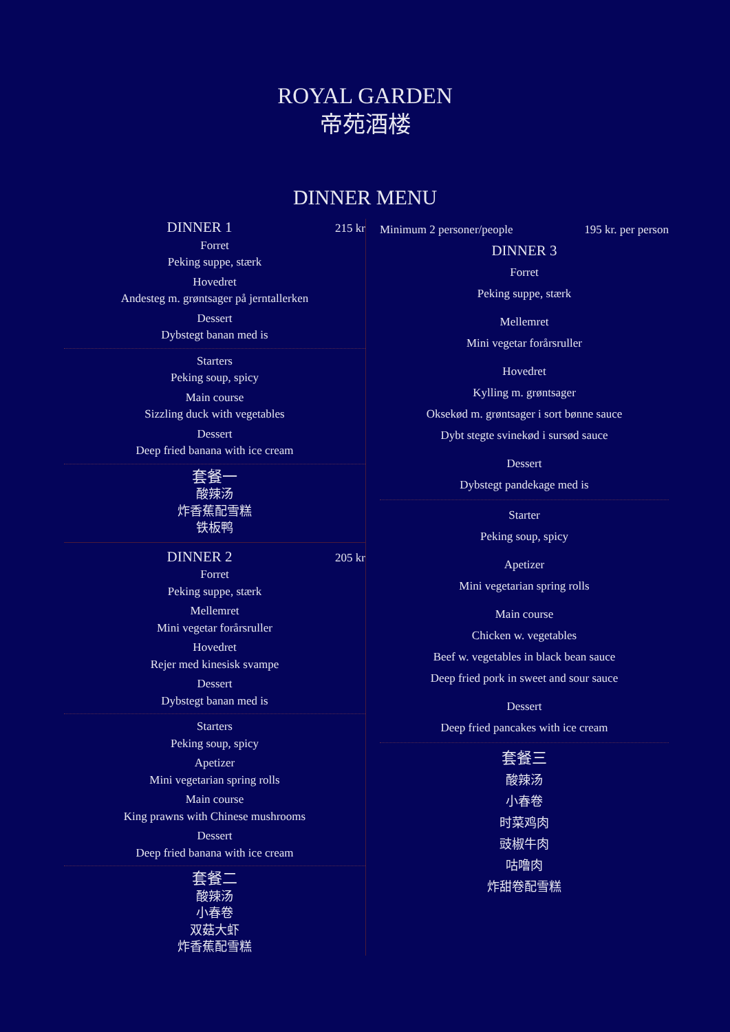ROYAL GARDEN
帝苑酒楼
DINNER MENU
DINNER 1 215 kr
Forret
Peking suppe, stærk
Hovedret
Andesteg m. grøntsager på jerntallerken
Dessert
Dybstegt banan med is
Starters
Peking soup, spicy
Main course
Sizzling duck with vegetables
Dessert
Deep fried banana with ice cream
套餐一
酸辣汤
炸香蕉配雪糕
铁板鸭
DINNER 2 205 kr
Forret
Peking suppe, stærk
Mellemret
Mini vegetar forårsruller
Hovedret
Rejer med kinesisk svampe
Dessert
Dybstegt banan med is
Starters
Peking soup, spicy
Apetizer
Mini vegetarian spring rolls
Main course
King prawns with Chinese mushrooms
Dessert
Deep fried banana with ice cream
套餐二
酸辣汤
小春卷
双菇大虾
炸香蕉配雪糕
Minimum 2 personer/people 195 kr. per person
DINNER 3
Forret
Peking suppe, stærk
Mellemret
Mini vegetar forårsruller
Hovedret
Kylling m. grøntsager
Oksekød m. grøntsager i sort bønne sauce
Dybt stegte svinekød i sursød sauce
Dessert
Dybstegt pandekage med is
Starter
Peking soup, spicy
Apetizer
Mini vegetarian spring rolls
Main course
Chicken w. vegetables
Beef w. vegetables in black bean sauce
Deep fried pork in sweet and sour sauce
Dessert
Deep fried pancakes with ice cream
套餐三
酸辣汤
小春卷
时菜鸡肉
豉椒牛肉
咕噜肉
炸甜卷配雪糕